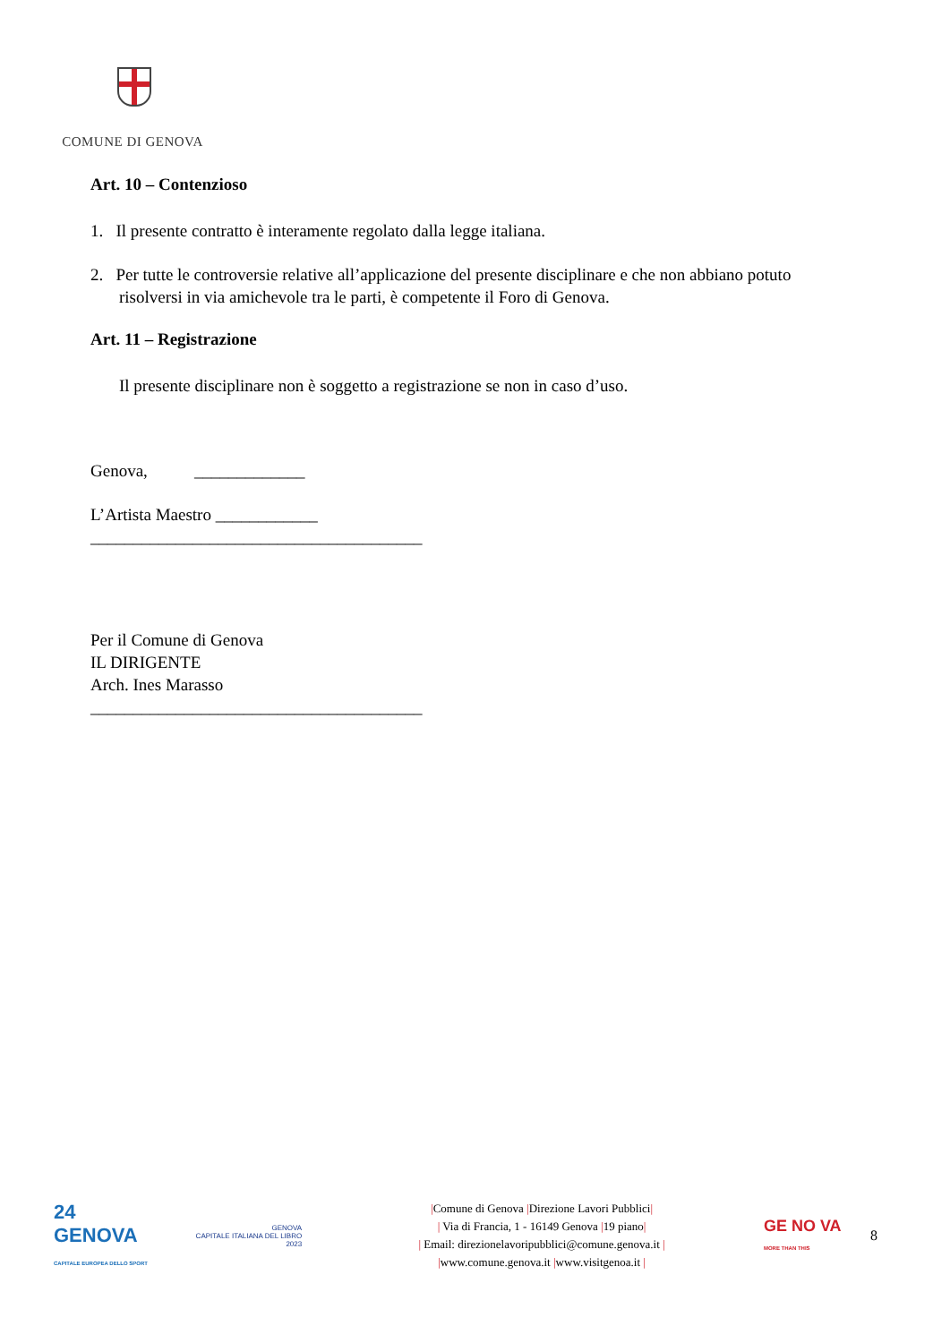COMUNE DI GENOVA
Art. 10 – Contenzioso
1. Il presente contratto è interamente regolato dalla legge italiana.
2. Per tutte le controversie relative all’applicazione del presente disciplinare e che non abbiano potuto
risolversi in via amichevole tra le parti, è competente il Foro di Genova.
Art. 11 – Registrazione
Il presente disciplinare non è soggetto a registrazione se non in caso d’uso.
Genova, _____________
L’Artista Maestro ____________
_______________________________________
Per il Comune di Genova
IL DIRIGENTE
Arch. Ines Marasso
_______________________________________
24
GENOVA
CAPITALE EUROPEA DELLO SPORT
GENOVA
CAPITALE ITALIANA DEL LIBRO
2023
|Comune di Genova |Direzione Lavori Pubblici|
| Via di Francia, 1 - 16149 Genova |19 piano|
| Email: direzionelavoripubblici@comune.genova.it |
|www.comune.genova.it |www.visitgenoa.it |
GE NO VA
MORE THAN THIS
8